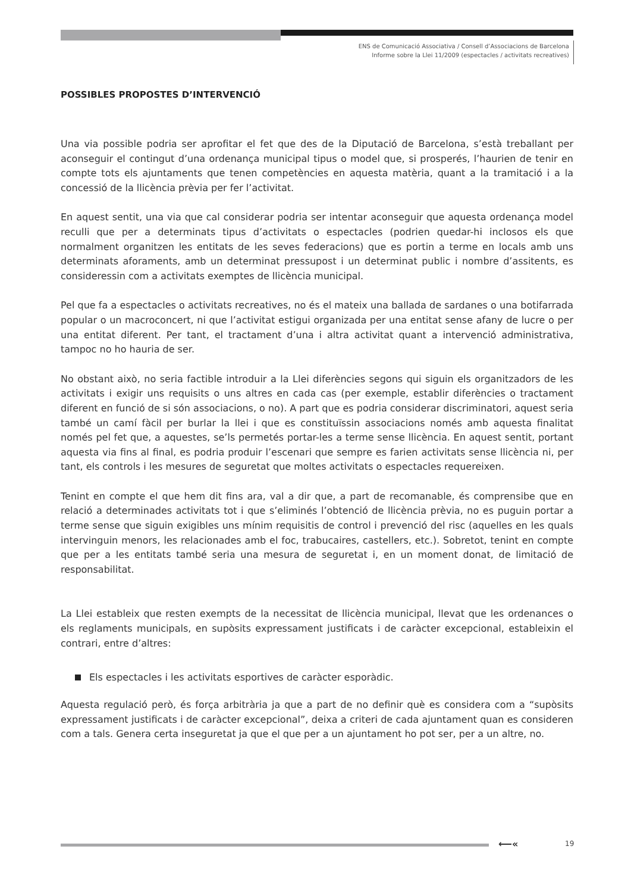ENS de Comunicació Associativa / Consell d’Associacions de Barcelona
Informe sobre la Llei 11/2009 (espectacles / activitats recreatives)
POSSIBLES PROPOSTES D’INTERVENCIÓ
Una via possible podria ser aprofitar el fet que des de la Diputació de Barcelona, s’està treballant per aconseguir el contingut d’una ordenança municipal tipus o model que, si prosperés, l’haurien de tenir en compte tots els ajuntaments que tenen competències en aquesta matèria, quant a la tramitació i a la concessió de la llicència prèvia per fer l’activitat.
En aquest sentit, una via que cal considerar podria ser intentar aconseguir que aquesta ordenança model reculli que per a determinats tipus d’activitats o espectacles (podrien quedar-hi inclosos els que normalment organitzen les entitats de les seves federacions) que es portin a terme en locals amb uns determinats aforaments, amb un determinat pressupost i un determinat public i nombre d’assitents, es consideressin com a activitats exemptes de llicència municipal.
Pel que fa a espectacles o activitats recreatives, no és el mateix una ballada de sardanes o una botifarrada popular o un macroconcert, ni que l’activitat estigui organizada per una entitat sense afany de lucre o per una entitat diferent. Per tant, el tractament d’una i altra activitat quant a intervenció administrativa, tampoc no ho hauria de ser.
No obstant això, no seria factible introduir a la Llei diferències segons qui siguin els organitzadors de les activitats i exigir uns requisits o uns altres en cada cas (per exemple, establir diferències o tractament diferent en funció de si són associacions, o no). A part que es podria considerar discriminatori, aquest seria també un camí fàcil per burlar la llei i que es constituïssin associacions només amb aquesta finalitat només pel fet que, a aquestes, se’ls permetés portar-les a terme sense llicència. En aquest sentit, portant aquesta via fins al final, es podria produir l’escenari que sempre es farien activitats sense llicència ni, per tant, els controls i les mesures de seguretat que moltes activitats o espectacles requereixen.
Tenint en compte el que hem dit fins ara, val a dir que, a part de recomanable, és comprensibe que en relació a determinades activitats tot i que s’eliminés l’obtenció de llicència prèvia, no es puguin portar a terme sense que siguin exigibles uns mínim requisitis de control i prevenció del risc (aquelles en les quals intervinguin menors, les relacionades amb el foc, trabucaires, castellers, etc.). Sobretot, tenint en compte que per a les entitats també seria una mesura de seguretat i, en un moment donat, de limitació de responsabilitat.
La Llei estableix que resten exempts de la necessitat de llicència municipal, llevat que les ordenances o els reglaments municipals, en supòsits expressament justificats i de caràcter excepcional, estableixin el contrari, entre d’altres:
Els espectacles i les activitats esportives de caràcter esporàdic.
Aquesta regulació però, és força arbitrària ja que a part de no definir què es considera com a “supòsits expressament justificats i de caràcter excepcional”, deixa a criteri de cada ajuntament quan es consideren com a tals. Genera certa inseguretat ja que el que per a un ajuntament ho pot ser, per a un altre, no.
⟵« 19